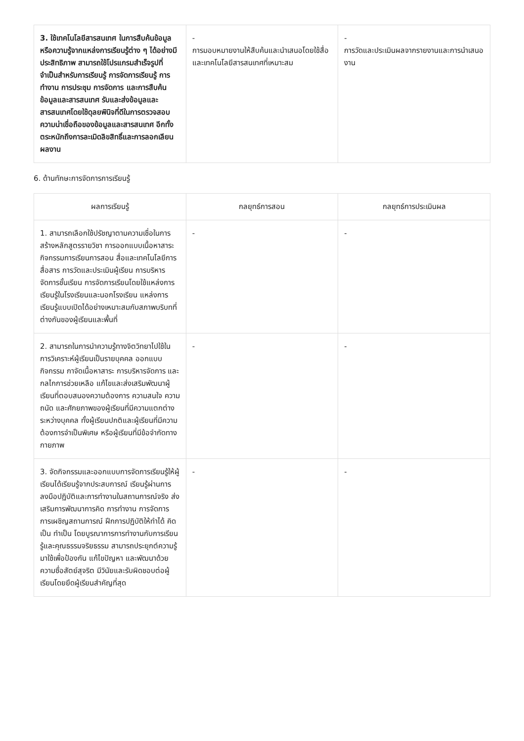| 3. ใช้เทคโนโลยีสารสนเทศ ในการสืบค้นข้อมูลหรือความรู้จากแหล่งการเรียนรู้ต่าง ๆ ได้อย่างมีประสิทธิภาพ สามารถใช้โปรแกรมสำเร็จรูปที่จำเป็นสำหรับการเรียนรู้ การจัดการเรียนรู้ การทำงาน การประชุม การจัดการ และการสืบค้นข้อมูลและสารสนเทศ รับและส่งข้อมูลและสารสนเทศโดยใช้ดุลยพินิจที่ดีในการตรวจสอบความน่าเชื่อถือของข้อมูลและสารสนเทศ อีกทั้งตระหนักถึงการละเมิดลิขสิทธิ์และการลอกเลียนผลงาน | - การมอบหมายงานให้สืบค้นและนำเสนอโดยใช้สื่อและเทคโนโลยีสารสนเทศที่เหมาะสม | - การวัดและประเมินผลจากรายงานและการนำเสนองาน |
6. ด้านทักษะการจัดการการเรียนรู้
| ผลการเรียนรู้ | กลยุทธ์การสอน | กลยุทธ์การประเมินผล |
| --- | --- | --- |
| 1. สามารถเลือกใช้ปรัชญาตามความเชื่อในการสร้างหลักสูตรรายวิชา การออกแบบเนื้อหาสาระ กิจกรรมการเรียนการสอน สื่อและเทคโนโลยีการสื่อสาร การวัดและประเมินผู้เรียน การบริหารจัดการชั้นเรียน การจัดการเรียนโดยใช้แหล่งการเรียนรู้ในโรงเรียนและนอกโรงเรียน แหล่งการเรียนรู้แบบเปิดได้อย่างเหมาะสมกับสภาพบริบทที่ต่างกันของผู้เรียนและพื้นที่ | - | - |
| 2. สามารถในการนำความรู้ทางจิตวิทยาไปใช้ในการวิเคราะห์ผู้เรียนเป็นรายบุคคล ออกแบบกิจกรรม กาจัดเนื้อหาสาระ การบริหารจัดการ และกลไกการช่วยเหลือ แก้ไขและส่งเสริมพัฒนาผู้เรียนที่ตอบสนองความต้องการ ความสนใจ ความถนัด และศักยภาพของผู้เรียนที่มีความแตกต่างระหว่างบุคคล ทั้งผู้เรียนปกติและผู้เรียนที่มีความต้องการจำเป็นพิเศษ หรือผู้เรียนที่มีข้อจำกัดทางกายภาพ | - | - |
| 3. จัดกิจกรรมและออกแบบการจัดการเรียนรู้ให้ผู้เรียนได้เรียนรู้จากประสบการณ์ เรียนรู้ผ่านการลงมือปฏิบัติและการทำงานในสถานการณ์จริง ส่งเสริมการพัฒนาการคิด การทำงาน การจัดการ การเผชิญสถานการณ์ ฝึกการปฏิบัติให้ทำได้ คิดเป็น ทำเป็น โดยบูรณาการการทำงานกับการเรียนรู้และคุณธรรมจริยธรรม สามารถประยุกต์ความรู้มาใช้เพื่อป้องกัน แก้ไขปัญหา และพัฒนาด้วยความซื่อสัตย์สุจริต มีวินัยและรับผิดชอบต่อผู้เรียนโดยยึดผู้เรียนสำคัญที่สุด | - | - |